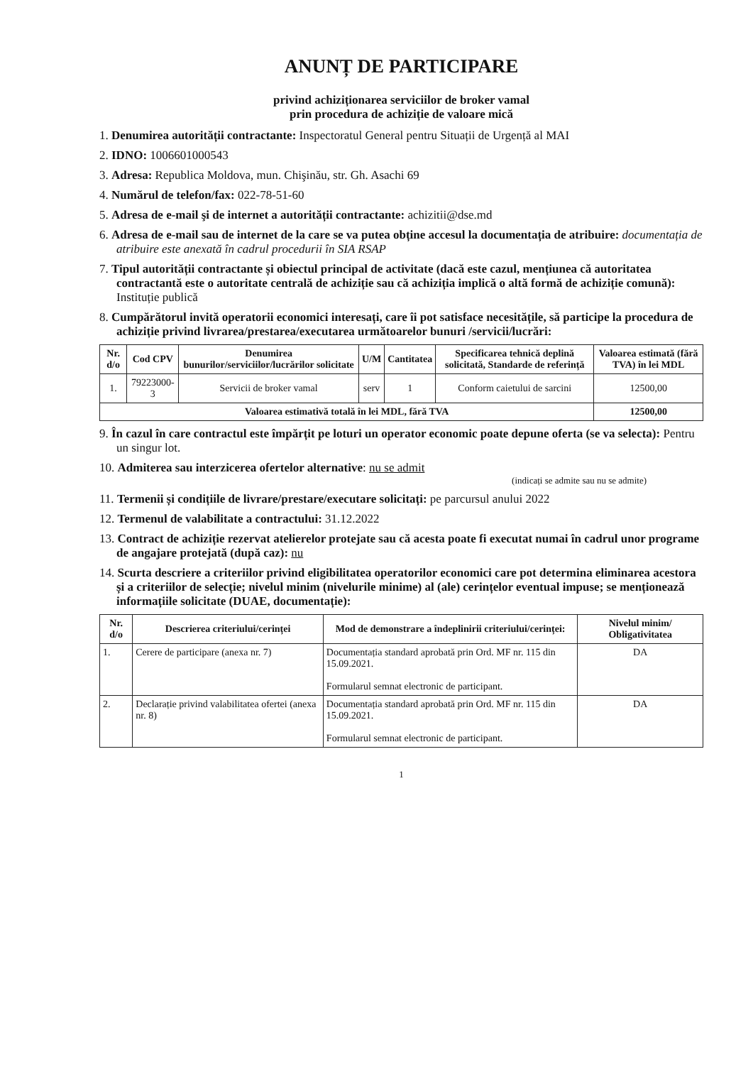ANUNȚ DE PARTICIPARE
privind achiziționarea serviciilor de broker vamal
prin procedura de achiziție de valoare mică
1. Denumirea autorității contractante: Inspectoratul General pentru Situații de Urgență al MAI
2. IDNO: 1006601000543
3. Adresa: Republica Moldova, mun. Chişinău, str. Gh. Asachi 69
4. Numărul de telefon/fax: 022-78-51-60
5. Adresa de e-mail şi de internet a autorității contractante: achizitii@dse.md
6. Adresa de e-mail sau de internet de la care se va putea obține accesul la documentația de atribuire: documentația de atribuire este anexată în cadrul procedurii în SIA RSAP
7. Tipul autorității contractante și obiectul principal de activitate (dacă este cazul, mențiunea că autoritatea contractantă este o autoritate centrală de achiziție sau că achiziția implică o altă formă de achiziție comună): Instituție publică
8. Cumpărătorul invită operatorii economici interesați, care îi pot satisface necesitățile, să participe la procedura de achiziție privind livrarea/prestarea/executarea următoarelor bunuri /servicii/lucrări:
| Nr. d/o | Cod CPV | Denumirea bunurilor/serviciilor/lucrărilor solicitate | U/M | Cantitatea | Specificarea tehnică deplină solicitată, Standarde de referință | Valoarea estimată (fără TVA) în lei MDL |
| --- | --- | --- | --- | --- | --- | --- |
| 1. | 79223000-3 | Servicii de broker vamal | serv | 1 | Conform caietului de sarcini | 12500,00 |
| Valoarea estimativă totală în lei MDL, fără TVA | | | | | | 12500,00 |
9. În cazul în care contractul este împărțit pe loturi un operator economic poate depune oferta (se va selecta): Pentru un singur lot.
10. Admiterea sau interzicerea ofertelor alternative: nu se admit
(indicați se admite sau nu se admite)
11. Termenii și condițiile de livrare/prestare/executare solicitați: pe parcursul anului 2022
12. Termenul de valabilitate a contractului: 31.12.2022
13. Contract de achiziție rezervat atelierelor protejate sau că acesta poate fi executat numai în cadrul unor programe de angajare protejată (după caz): nu
14. Scurta descriere a criteriilor privind eligibilitatea operatorilor economici care pot determina eliminarea acestora și a criteriilor de selecție; nivelul minim (nivelurile minime) al (ale) cerințelor eventual impuse; se menționează informațiile solicitate (DUAE, documentație):
| Nr. d/o | Descrierea criteriului/cerinței | Mod de demonstrare a îndeplinirii criteriului/cerinței: | Nivelul minim/ Obligativitatea |
| --- | --- | --- | --- |
| 1. | Cerere de participare (anexa nr. 7) | Documentația standard aprobată prin Ord. MF nr. 115 din 15.09.2021. Formularul semnat electronic de participant. | DA |
| 2. | Declarație privind valabilitatea ofertei (anexa nr. 8) | Documentația standard aprobată prin Ord. MF nr. 115 din 15.09.2021. Formularul semnat electronic de participant. | DA |
1